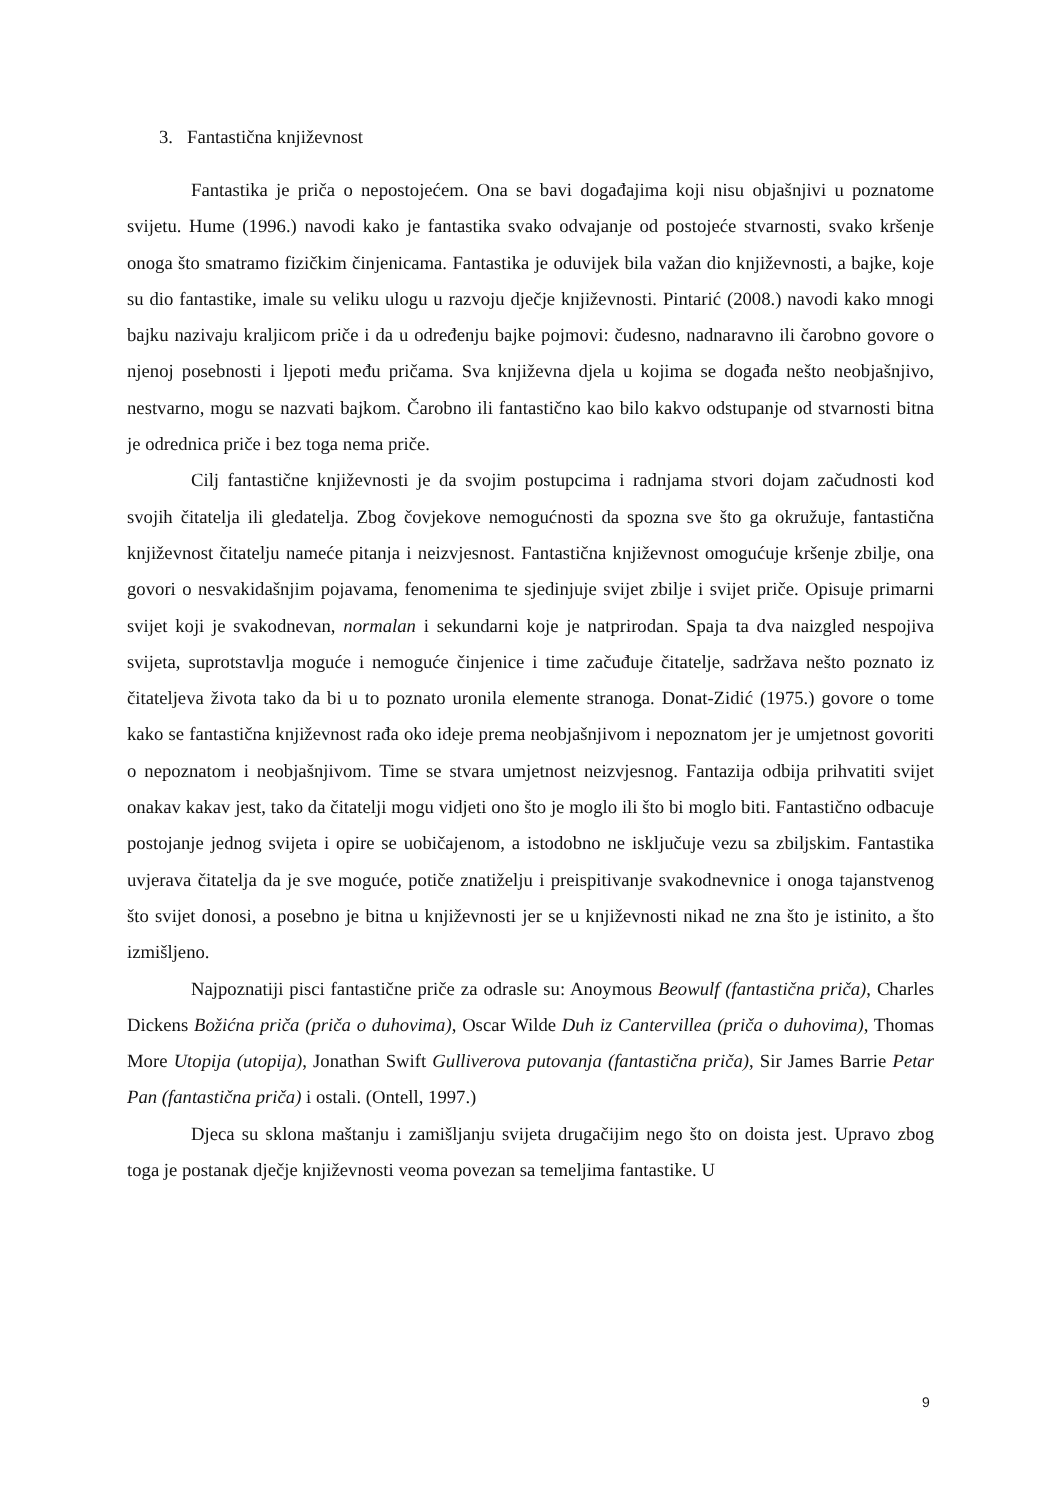3. Fantastična književnost
Fantastika je priča o nepostojećem. Ona se bavi događajima koji nisu objašnjivi u poznatome svijetu. Hume (1996.) navodi kako je fantastika svako odvajanje od postojeće stvarnosti, svako kršenje onoga što smatramo fizičkim činjenicama. Fantastika je oduvijek bila važan dio književnosti, a bajke, koje su dio fantastike, imale su veliku ulogu u razvoju dječje književnosti. Pintarić (2008.) navodi kako mnogi bajku nazivaju kraljicom priče i da u određenju bajke pojmovi: čudesno, nadnaravno ili čarobno govore o njenoj posebnosti i ljepoti među pričama. Sva književna djela u kojima se događa nešto neobjašnjivo, nestvarno, mogu se nazvati bajkom. Čarobno ili fantastično kao bilo kakvo odstupanje od stvarnosti bitna je odrednica priče i bez toga nema priče.
Cilj fantastične književnosti je da svojim postupcima i radnjama stvori dojam začudnosti kod svojih čitatelja ili gledatelja. Zbog čovjekove nemogućnosti da spozna sve što ga okružuje, fantastična književnost čitatelju nameće pitanja i neizvjesnost. Fantastična književnost omogućuje kršenje zbilje, ona govori o nesvakidašnjim pojavama, fenomenima te sjedinjuje svijet zbilje i svijet priče. Opisuje primarni svijet koji je svakodnevan, normalan i sekundarni koje je natprirodan. Spaja ta dva naizgled nespojiva svijeta, suprotstavlja moguće i nemoguće činjenice i time začuđuje čitatelje, sadržava nešto poznato iz čitateljeva života tako da bi u to poznato uronila elemente stranoga. Donat-Zidić (1975.) govore o tome kako se fantastična književnost rađa oko ideje prema neobjašnjivom i nepoznatom jer je umjetnost govoriti o nepoznatom i neobjašnjivom. Time se stvara umjetnost neizvjesnog. Fantazija odbija prihvatiti svijet onakav kakav jest, tako da čitatelji mogu vidjeti ono što je moglo ili što bi moglo biti. Fantastično odbacuje postojanje jednog svijeta i opire se uobičajenom, a istodobno ne isključuje vezu sa zbiljskim. Fantastika uvjerava čitatelja da je sve moguće, potiče znatiželju i preispitivanje svakodnevnice i onoga tajanstvenog što svijet donosi, a posebno je bitna u književnosti jer se u književnosti nikad ne zna što je istinito, a što izmišljeno.
Najpoznatiji pisci fantastične priče za odrasle su: Anoymous Beowulf (fantastična priča), Charles Dickens Božićna priča (priča o duhovima), Oscar Wilde Duh iz Cantervillea (priča o duhovima), Thomas More Utopija (utopija), Jonathan Swift Gulliverova putovanja (fantastična priča), Sir James Barrie Petar Pan (fantastična priča) i ostali. (Ontell, 1997.)
Djeca su sklona maštanju i zamišljanju svijeta drugačijim nego što on doista jest. Upravo zbog toga je postanak dječje književnosti veoma povezan sa temeljima fantastike. U
9